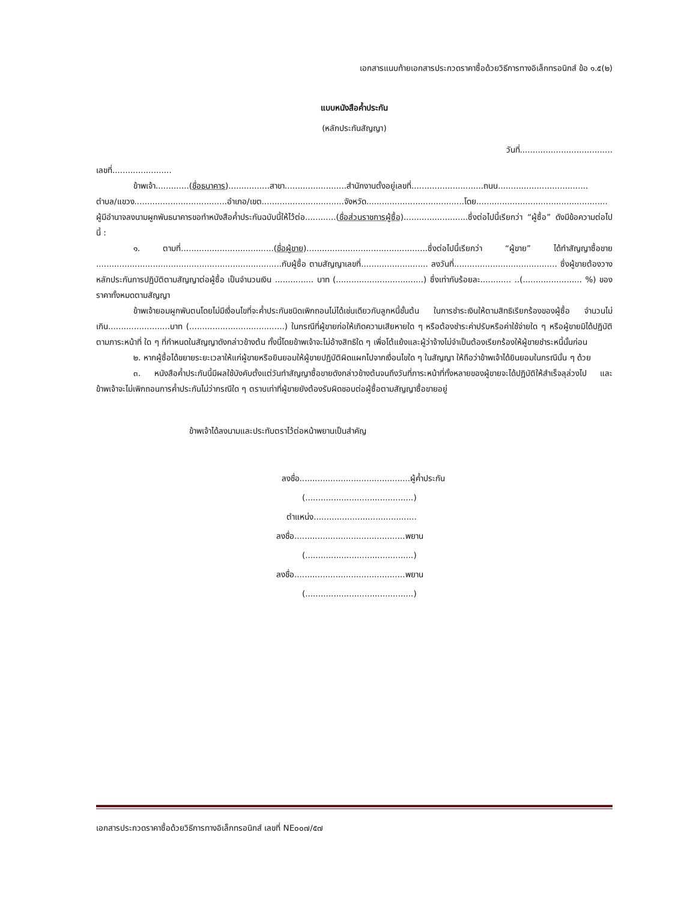เอกสารแนบท้ายเอกสารประกวดราคาซื้อด้วยวิธีการทางอิเล็กทรอนิกส์ ข้อ ๑.๕(๒)
แบบหนังสือค้ำประกัน
(หลักประกันสัญญา)
วันที่....................................
เลขที่.......................
ข้าพเจ้า.............(ชื่อธนาคาร)................สาขา........................สำนักงานตั้งอยู่เลขที่............................ถนน...................................
ตำบล/แขวง....................................อำเภอ/เขต................................จังหวัด......................................โดย...................................................
ผู้มีอำนาจลงนามผูกพันธนาคารขอทำหนังสือค้ำประกันฉบับนี้ให้ไว้ต่อ............(ชื่อส่วนราชการผู้ซื้อ).........................ซึ่งต่อไปนี้เรียกว่า “ผู้ซื้อ” ดังมีข้อความต่อไปนี้ :
๑. ตามที่....................................(ชื่อผู้ขาย)...............................................ซึ่งต่อไปนี้เรียกว่า “ผู้ขาย” ได้ทำสัญญาซื้อขาย ........................................................................กับผู้ซื้อ ตามสัญญาเลขที่.......................... ลงวันที่........................................ ซึ่งผู้ขายต้องวางหลักประกันการปฏิบัติตามสัญญาต่อผู้ซื้อ เป็นจำนวนเงิน ............... บาท (..................................) ซึ่งเท่ากับร้อยละ............ ..(....................... %) ของราคาทั้งหมดตามสัญญา
ข้าพเจ้ายอมผูกพันตนโดยไม่มีเงื่อนไขที่จะค้ำประกันชนิดเพิกถอนไม่ได้เช่นเดียวกับลูกหนี้ชั้นต้น ในการชำระเงินให้ตามสิทธิเรียกร้องของผู้ซื้อ จำนวนไม่เกิน........................บาท (.....................................) ในกรณีที่ผู้ขายก่อให้เกิดความเสียหายใด ๆ หรือต้องชำระค่าปรับหรือค่าใช้จ่ายใด ๆ หรือผู้ขายมิได้ปฏิบัติตามภาระหน้าที่ ใด ๆ ที่กำหนดในสัญญาดังกล่าวข้างต้น ทั้งนี้โดยข้าพเจ้าจะไม่อ้างสิทธิใด ๆ เพื่อโต้แย้งและผู้ว่าจ้างไม่จำเป็นต้องเรียกร้องให้ผู้ขายชำระหนี้นั้นก่อน
๒. หากผู้ซื้อได้ขยายระยะเวลาให้แก่ผู้ขายหรือยินยอมให้ผู้ขายปฏิบัติผิดแผกไปจากเงื่อนไขใด ๆ ในสัญญา ให้ถือว่าข้าพเจ้าได้ยินยอมในกรณีนั้น ๆ ด้วย
๓. หนังสือค้ำประกันนี้มีผลใช้บังคับตั้งแต่วันทำสัญญาซื้อขายดังกล่าวข้างต้นจนถึงวันที่ภาระหน้าที่ทั้งหลายของผู้ขายจะได้ปฏิบัติให้สำเร็จลุล่วงไป และข้าพเจ้าจะไม่เพิกถอนการค้ำประกันไม่ว่ากรณีใด ๆ ตราบเท่าที่ผู้ขายยังต้องรับผิดชอบต่อผู้ซื้อตามสัญญาซื้อขายอยู่
ข้าพเจ้าได้ลงนามและประทับตราไว้ต่อหน้าพยานเป็นสำคัญ
ลงชื่อ...........................................ผู้ค้ำประกัน
(..........................................)
ตำแหน่ง........................................
ลงชื่อ...........................................พยาน
(..........................................)
ลงชื่อ...........................................พยาน
(..........................................)
เอกสารประกวดราคาซื้อด้วยวิธีการทางอิเล็กทรอนิกส์ เลขที่ NE๐๐๗/๕๗